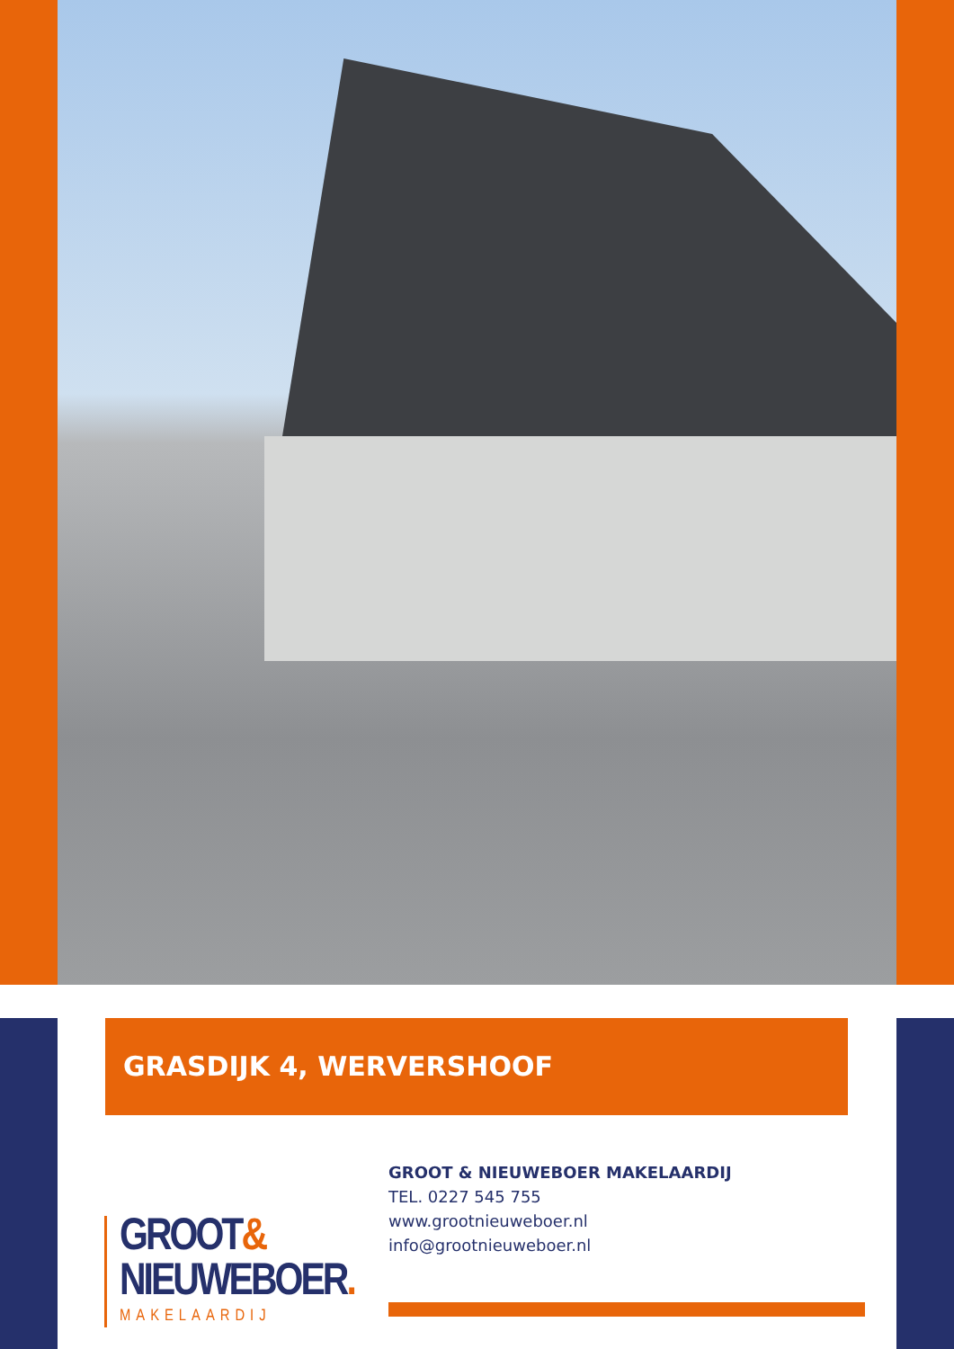GRASDIJK 4, WERVERSHOOF
GROOT&
NIEUWEBOER.
MAKELAARDIJ
GROOT & NIEUWEBOER MAKELAARDIJ
TEL. 0227 545 755
www.grootnieuweboer.nl
info@grootnieuweboer.nl